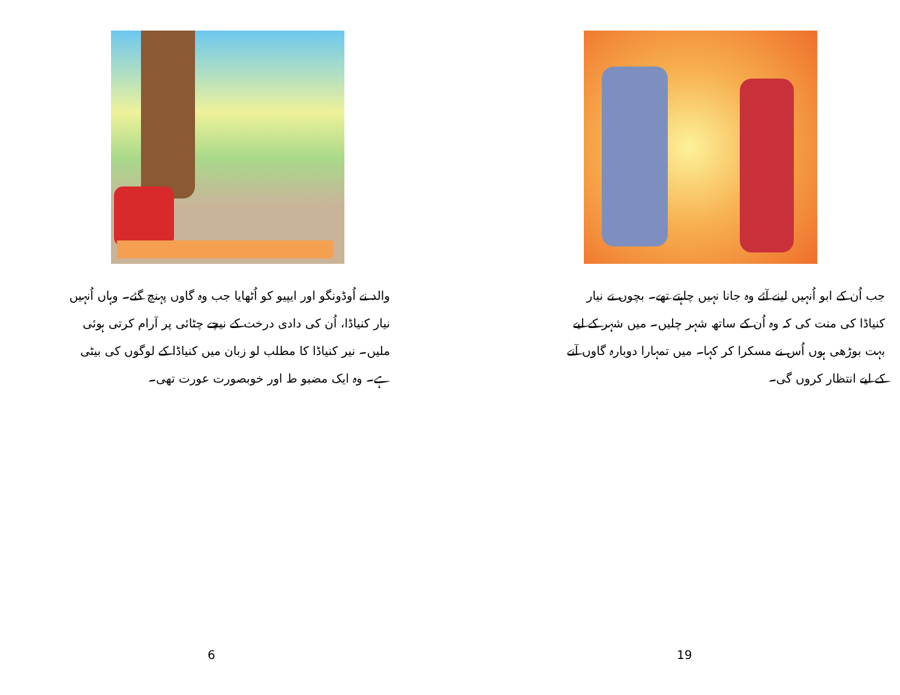والد نے اُوڈونگو اور ایپیو کو اُٹھایا جب وہ گاوں پہنچ گئے۔ وہاں اُنہیں نیار کنیاڈا، اُن کی دادی درخت کے نیچے چٹائی پر آرام کرتی ہوئی ملیں۔ نیر کنیاڈا کا مطلب لو زبان میں کنیاڈا کے لوگوں کی بیٹی ہے۔ وہ ایک مضبو ط اور خوبصورت عورت تھی۔
6
جب اُن کے ابو اُنہیں لینے آئے وہ جانا نہیں چاہتے تھے۔ بچوں نے نیار کنیاڈا کی منت کی کہ وہ اُن کے ساتھ شہر چلیں۔ میں شہر کے لیے بہت بوڑھی ہوں اُس نے مسکرا کر کہا۔ میں تمہارا دوبارہ گاوں آنے کے لیے انتظار کروں گی۔
19